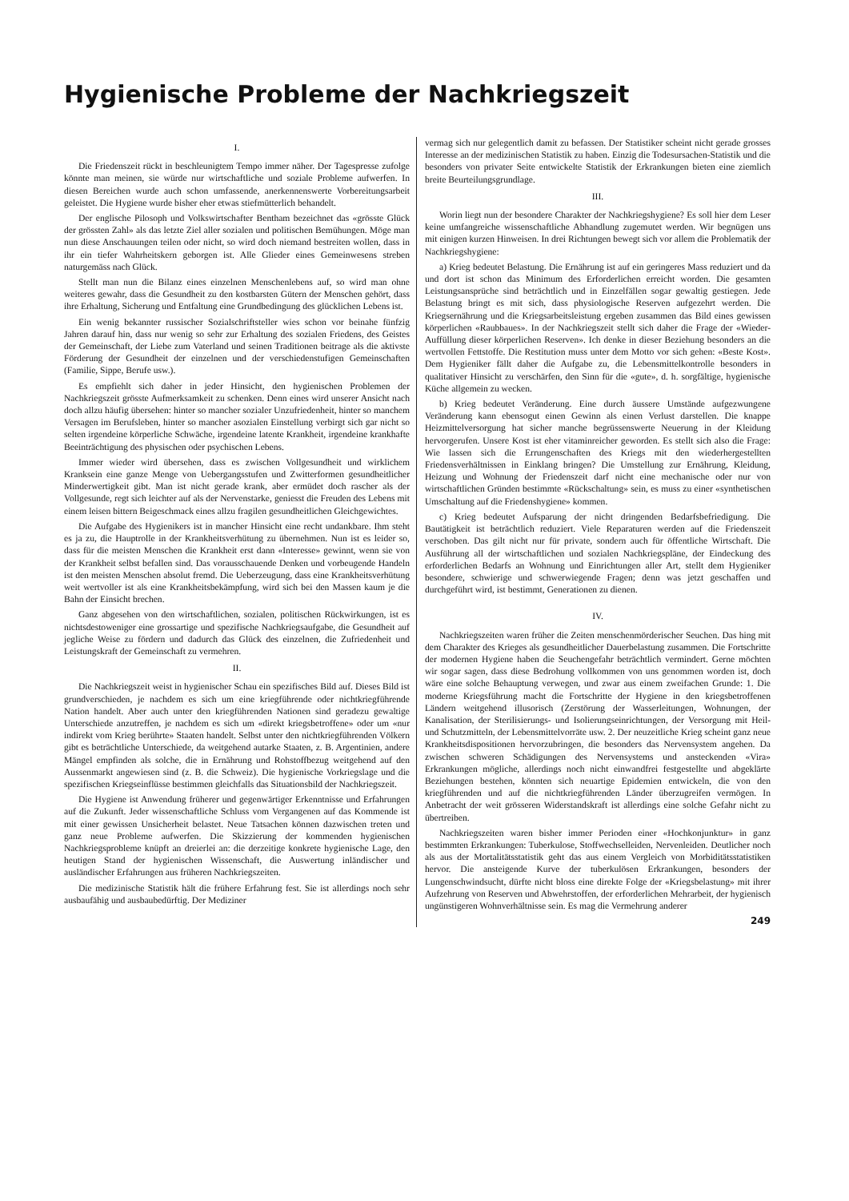Hygienische Probleme der Nachkriegszeit
I.
Die Friedenszeit rückt in beschleunigtem Tempo immer näher. Der Tagespresse zufolge könnte man meinen, sie würde nur wirtschaftliche und soziale Probleme aufwerfen. In diesen Bereichen wurde auch schon umfassende, anerkennenswerte Vorbereitungsarbeit geleistet. Die Hygiene wurde bisher eher etwas stiefmütterlich behandelt.
Der englische Pilosoph und Volkswirtschafter Bentham bezeichnet das «grösste Glück der grössten Zahl» als das letzte Ziel aller sozialen und politischen Bemühungen. Möge man nun diese Anschauungen teilen oder nicht, so wird doch niemand bestreiten wollen, dass in ihr ein tiefer Wahrheitskern geborgen ist. Alle Glieder eines Gemeinwesens streben naturgemäss nach Glück.
Stellt man nun die Bilanz eines einzelnen Menschenlebens auf, so wird man ohne weiteres gewahr, dass die Gesundheit zu den kostbarsten Gütern der Menschen gehört, dass ihre Erhaltung, Sicherung und Entfaltung eine Grundbedingung des glücklichen Lebens ist.
Ein wenig bekannter russischer Sozialschriftsteller wies schon vor beinahe fünfzig Jahren darauf hin, dass nur wenig so sehr zur Erhaltung des sozialen Friedens, des Geistes der Gemeinschaft, der Liebe zum Vaterland und seinen Traditionen beitrage als die aktivste Förderung der Gesundheit der einzelnen und der verschiedenstufigen Gemeinschaften (Familie, Sippe, Berufe usw.).
Es empfiehlt sich daher in jeder Hinsicht, den hygienischen Problemen der Nachkriegszeit grösste Aufmerksamkeit zu schenken. Denn eines wird unserer Ansicht nach doch allzu häufig übersehen: hinter so mancher sozialer Unzufriedenheit, hinter so manchem Versagen im Berufsleben, hinter so mancher asozialen Einstellung verbirgt sich gar nicht so selten irgendeine körperliche Schwäche, irgendeine latente Krankheit, irgendeine krankhafte Beeinträchtigung des physischen oder psychischen Lebens.
Immer wieder wird übersehen, dass es zwischen Vollgesundheit und wirklichem Kranksein eine ganze Menge von Uebergangsstufen und Zwitterformen gesundheitlicher Minderwertigkeit gibt. Man ist nicht gerade krank, aber ermüdet doch rascher als der Vollgesunde, regt sich leichter auf als der Nervenstarke, geniesst die Freuden des Lebens mit einem leisen bittern Beigeschmack eines allzu fragilen gesundheitlichen Gleichgewichtes.
Die Aufgabe des Hygienikers ist in mancher Hinsicht eine recht undankbare. Ihm steht es ja zu, die Hauptrolle in der Krankheitsverhütung zu übernehmen. Nun ist es leider so, dass für die meisten Menschen die Krankheit erst dann «Interesse» gewinnt, wenn sie von der Krankheit selbst befallen sind. Das vorausschauende Denken und vorbeugende Handeln ist den meisten Menschen absolut fremd. Die Ueberzeugung, dass eine Krankheitsverhütung weit wertvoller ist als eine Krankheitsbekämpfung, wird sich bei den Massen kaum je die Bahn der Einsicht brechen.
Ganz abgesehen von den wirtschaftlichen, sozialen, politischen Rückwirkungen, ist es nichtsdestoweniger eine grossartige und spezifische Nachkriegsaufgabe, die Gesundheit auf jegliche Weise zu fördern und dadurch das Glück des einzelnen, die Zufriedenheit und Leistungskraft der Gemeinschaft zu vermehren.
II.
Die Nachkriegszeit weist in hygienischer Schau ein spezifisches Bild auf. Dieses Bild ist grundverschieden, je nachdem es sich um eine kriegführende oder nichtkriegführende Nation handelt. Aber auch unter den kriegführenden Nationen sind geradezu gewaltige Unterschiede anzutreffen, je nachdem es sich um «direkt kriegsbetroffene» oder um «nur indirekt vom Krieg berührte» Staaten handelt. Selbst unter den nichtkriegführenden Völkern gibt es beträchtliche Unterschiede, da weitgehend autarke Staaten, z. B. Argentinien, andere Mängel empfinden als solche, die in Ernährung und Rohstoffbezug weitgehend auf den Aussenmarkt angewiesen sind (z. B. die Schweiz). Die hygienische Vorkriegslage und die spezifischen Kriegseinflüsse bestimmen gleichfalls das Situationsbild der Nachkriegszeit.
Die Hygiene ist Anwendung früherer und gegenwärtiger Erkenntnisse und Erfahrungen auf die Zukunft. Jeder wissenschaftliche Schluss vom Vergangenen auf das Kommende ist mit einer gewissen Unsicherheit belastet. Neue Tatsachen können dazwischen treten und ganz neue Probleme aufwerfen. Die Skizzierung der kommenden hygienischen Nachkriegsprobleme knüpft an dreierlei an: die derzeitige konkrete hygienische Lage, den heutigen Stand der hygienischen Wissenschaft, die Auswertung inländischer und ausländischer Erfahrungen aus früheren Nachkriegszeiten.
Die medizinische Statistik hält die frühere Erfahrung fest. Sie ist allerdings noch sehr ausbaufähig und ausbaubedürftig. Der Mediziner
vermag sich nur gelegentlich damit zu befassen. Der Statistiker scheint nicht gerade grosses Interesse an der medizinischen Statistik zu haben. Einzig die Todesursachen-Statistik und die besonders von privater Seite entwickelte Statistik der Erkrankungen bieten eine ziemlich breite Beurteilungsgrundlage.
III.
Worin liegt nun der besondere Charakter der Nachkriegshygiene? Es soll hier dem Leser keine umfangreiche wissenschaftliche Abhandlung zugemutet werden. Wir begnügen uns mit einigen kurzen Hinweisen. In drei Richtungen bewegt sich vor allem die Problematik der Nachkriegshygiene:
a) Krieg bedeutet Belastung. Die Ernährung ist auf ein geringeres Mass reduziert und da und dort ist schon das Minimum des Erforderlichen erreicht worden. Die gesamten Leistungsansprüche sind beträchtlich und in Einzelfällen sogar gewaltig gestiegen. Jede Belastung bringt es mit sich, dass physiologische Reserven aufgezehrt werden. Die Kriegsernährung und die Kriegsarbeitsleistung ergeben zusammen das Bild eines gewissen körperlichen «Raubbaues». In der Nachkriegszeit stellt sich daher die Frage der «Wieder-Auffüllung dieser körperlichen Reserven». Ich denke in dieser Beziehung besonders an die wertvollen Fettstoffe. Die Restitution muss unter dem Motto vor sich gehen: «Beste Kost». Dem Hygieniker fällt daher die Aufgabe zu, die Lebensmittelkontrolle besonders in qualitativer Hinsicht zu verschärfen, den Sinn für die «gute», d. h. sorgfältige, hygienische Küche allgemein zu wecken.
b) Krieg bedeutet Veränderung. Eine durch äussere Umstände aufgezwungene Veränderung kann ebensogut einen Gewinn als einen Verlust darstellen. Die knappe Heizmittelversorgung hat sicher manche begrüssenswerte Neuerung in der Kleidung hervorgerufen. Unsere Kost ist eher vitaminreicher geworden. Es stellt sich also die Frage: Wie lassen sich die Errungenschaften des Kriegs mit den wiederhergestellten Friedensverhältnissen in Einklang bringen? Die Umstellung zur Ernährung, Kleidung, Heizung und Wohnung der Friedenszeit darf nicht eine mechanische oder nur von wirtschaftlichen Gründen bestimmte «Rückschaltung» sein, es muss zu einer «synthetischen Umschaltung auf die Friedenshygiene» kommen.
c) Krieg bedeutet Aufsparung der nicht dringenden Bedarfsbefriedigung. Die Bautätigkeit ist beträchtlich reduziert. Viele Reparaturen werden auf die Friedenszeit verschoben. Das gilt nicht nur für private, sondern auch für öffentliche Wirtschaft. Die Ausführung all der wirtschaftlichen und sozialen Nachkriegspläne, der Eindeckung des erforderlichen Bedarfs an Wohnung und Einrichtungen aller Art, stellt dem Hygieniker besondere, schwierige und schwerwiegende Fragen; denn was jetzt geschaffen und durchgeführt wird, ist bestimmt, Generationen zu dienen.
IV.
Nachkriegszeiten waren früher die Zeiten menschenmörderischer Seuchen. Das hing mit dem Charakter des Krieges als gesundheitlicher Dauerbelastung zusammen. Die Fortschritte der modernen Hygiene haben die Seuchengefahr beträchtlich vermindert. Gerne möchten wir sogar sagen, dass diese Bedrohung vollkommen von uns genommen worden ist, doch wäre eine solche Behauptung verwegen, und zwar aus einem zweifachen Grunde: 1. Die moderne Kriegsführung macht die Fortschritte der Hygiene in den kriegsbetroffenen Ländern weitgehend illusorisch (Zerstörung der Wasserleitungen, Wohnungen, der Kanalisation, der Sterilisierungs- und Isolierungseinrichtungen, der Versorgung mit Heil- und Schutzmitteln, der Lebensmittelvorräte usw. 2. Der neuzeitliche Krieg scheint ganz neue Krankheitsdispositionen hervorzubringen, die besonders das Nervensystem angehen. Da zwischen schweren Schädigungen des Nervensystems und ansteckenden «Vira» Erkrankungen mögliche, allerdings noch nicht einwandfrei festgestellte und abgeklärte Beziehungen bestehen, könnten sich neuartige Epidemien entwickeln, die von den kriegführenden und auf die nichtkriegführenden Länder überzugreifen vermögen. In Anbetracht der weit grösseren Widerstandskraft ist allerdings eine solche Gefahr nicht zu übertreiben.
Nachkriegszeiten waren bisher immer Perioden einer «Hochkonjunktur» in ganz bestimmten Erkrankungen: Tuberkulose, Stoffwechselleiden, Nervenleiden. Deutlicher noch als aus der Mortalitätsstatistik geht das aus einem Vergleich von Morbiditätsstatistiken hervor. Die ansteigende Kurve der tuberkulösen Erkrankungen, besonders der Lungenschwindsucht, dürfte nicht bloss eine direkte Folge der «Kriegsbelastung» mit ihrer Aufzehrung von Reserven und Abwehrstoffen, der erforderlichen Mehrarbeit, der hygienisch ungünstigeren Wohnverhältnisse sein. Es mag die Vermehrung anderer
249